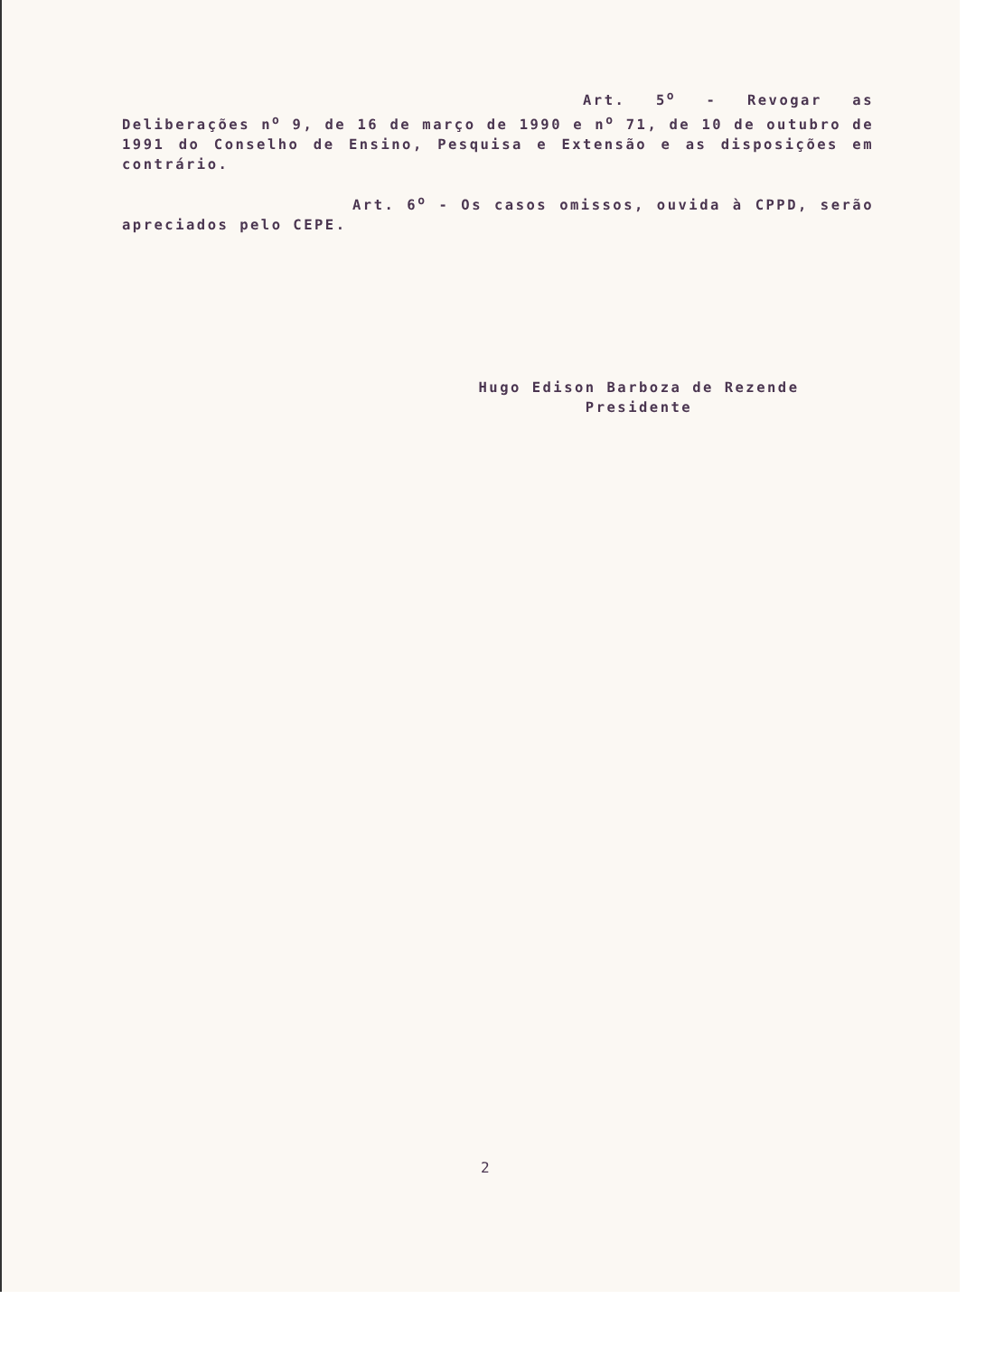Art. 5<sup>o</sup> - Revogar as Deliberações n<sup>o</sup> 9, de 16 de março de 1990 e n<sup>o</sup> 71, de 10 de outubro de 1991 do Conselho de Ensino, Pesquisa e Extensão e as disposições em contrário.
Art. 6<sup>o</sup> - Os casos omissos, ouvida à CPPD, serão apreciados pelo CEPE.
Hugo Edison Barboza de Rezende
Presidente
2